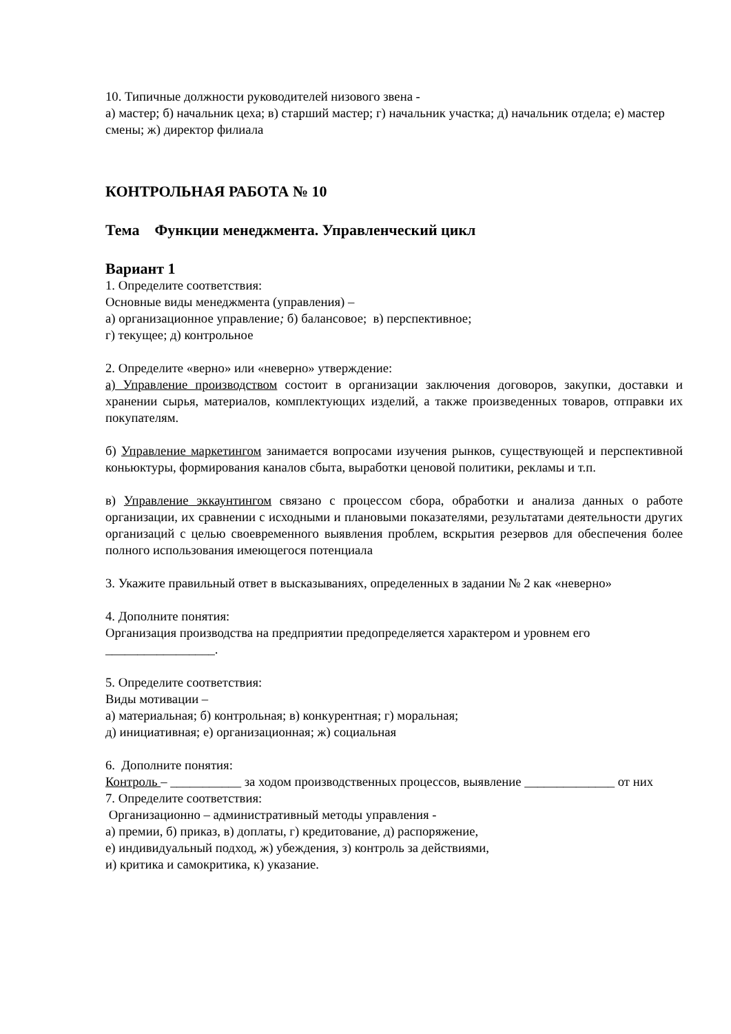10. Типичные должности руководителей низового звена -
а) мастер; б) начальник цеха; в) старший мастер; г) начальник участка; д) начальник отдела; е) мастер смены; ж) директор филиала
КОНТРОЛЬНАЯ РАБОТА № 10
Тема Функции менеджмента. Управленческий цикл
Вариант 1
1. Определите соответствия:
Основные виды менеджмента (управления) –
а) организационное управление; б) балансовое; в) перспективное;
г) текущее; д) контрольное
2. Определите «верно» или «неверно» утверждение:
а) Управление производством состоит в организации заключения договоров, закупки, доставки и хранении сырья, материалов, комплектующих изделий, а также произведенных товаров, отправки их покупателям.
б) Управление маркетингом занимается вопросами изучения рынков, существующей и перспективной коньюктуры, формирования каналов сбыта, выработки ценовой политики, рекламы и т.п.
в) Управление эккаунтингом связано с процессом сбора, обработки и анализа данных о работе организации, их сравнении с исходными и плановыми показателями, результатами деятельности других организаций с целью своевременного выявления проблем, вскрытия резервов для обеспечения более полного использования имеющегося потенциала
3. Укажите правильный ответ в высказываниях, определенных в задании № 2 как «неверно»
4. Дополните понятия:
Организация производства на предприятии предопределяется характером и уровнем его _________________.
5. Определите соответствия:
Виды мотивации –
а) материальная; б) контрольная; в) конкурентная; г) моральная;
д) инициативная; е) организационная; ж) социальная
6. Дополните понятия:
Контроль – ___________ за ходом производственных процессов, выявление ______________ от них
7. Определите соответствия:
Организационно – административный методы управления -
а) премии, б) приказ, в) доплаты, г) кредитование, д) распоряжение,
е) индивидуальный подход, ж) убеждения, з) контроль за действиями,
и) критика и самокритика, к) указание.